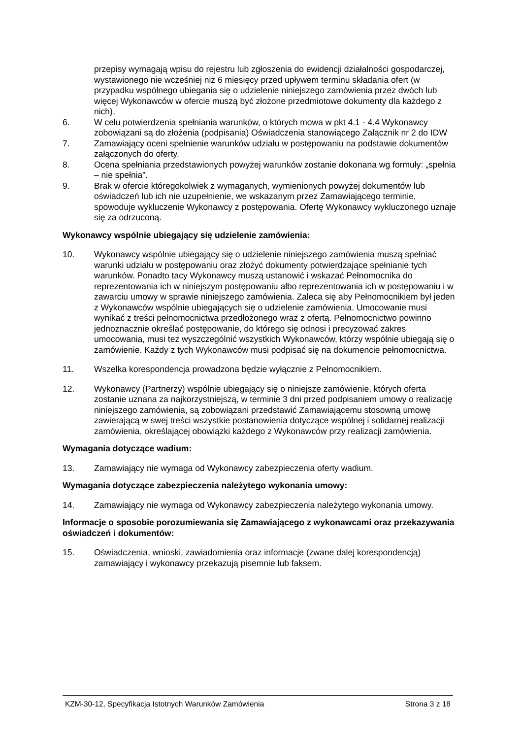przepisy wymagają wpisu do rejestru lub zgłoszenia do ewidencji działalności gospodarczej, wystawionego nie wcześniej niż 6 miesięcy przed upływem terminu składania ofert (w przypadku wspólnego ubiegania się o udzielenie niniejszego zamówienia przez dwóch lub więcej Wykonawców w ofercie muszą być złożone przedmiotowe dokumenty dla każdego z nich),
6. W celu potwierdzenia spełniania warunków, o których mowa w pkt 4.1 - 4.4 Wykonawcy zobowiązani są do złożenia (podpisania) Oświadczenia stanowiącego Załącznik nr 2 do IDW
7. Zamawiający oceni spełnienie warunków udziału w postępowaniu na podstawie dokumentów załączonych do oferty.
8. Ocena spełniania przedstawionych powyżej warunków zostanie dokonana wg formuły: „spełnia – nie spełnia”.
9. Brak w ofercie któregokolwiek z wymaganych, wymienionych powyżej dokumentów lub oświadczeń lub ich nie uzupełnienie, we wskazanym przez Zamawiającego terminie, spowoduje wykluczenie Wykonawcy z postępowania. Ofertę Wykonawcy wykluczonego uznaje się za odrzuconą.
Wykonawcy wspólnie ubiegający się udzielenie zamówienia:
10. Wykonawcy wspólnie ubiegający się o udzielenie niniejszego zamówienia muszą spełniać warunki udziału w postępowaniu oraz złożyć dokumenty potwierdzające spełnianie tych warunków. Ponadto tacy Wykonawcy muszą ustanowić i wskazać Pełnomocnika do reprezentowania ich w niniejszym postępowaniu albo reprezentowania ich w postępowaniu i w zawarciu umowy w sprawie niniejszego zamówienia. Zaleca się aby Pełnomocnikiem był jeden z Wykonawców wspólnie ubiegających się o udzielenie zamówienia. Umocowanie musi wynikać z treści pełnomocnictwa przedłożonego wraz z ofertą. Pełnomocnictwo powinno jednoznacznie określać postępowanie, do którego się odnosi i precyzować zakres umocowania, musi też wyszczególnić wszystkich Wykonawców, którzy wspólnie ubiegają się o zamówienie. Każdy z tych Wykonawców musi podpisać się na dokumencie pełnomocnictwa.
11. Wszelka korespondencja prowadzona będzie wyłącznie z Pełnomocnikiem.
12. Wykonawcy (Partnerzy) wspólnie ubiegający się o niniejsze zamówienie, których oferta zostanie uznana za najkorzystniejszą, w terminie 3 dni przed podpisaniem umowy o realizację niniejszego zamówienia, są zobowiązani przedstawić Zamawiającemu stosowną umowę zawierającą w swej treści wszystkie postanowienia dotyczące wspólnej i solidarnej realizacji zamówienia, określającej obowiązki każdego z Wykonawców przy realizacji zamówienia.
Wymagania dotyczące wadium:
13. Zamawiający nie wymaga od Wykonawcy zabezpieczenia oferty wadium.
Wymagania dotyczące zabezpieczenia należytego wykonania umowy:
14. Zamawiający nie wymaga od Wykonawcy zabezpieczenia należytego wykonania umowy.
Informacje o sposobie porozumiewania się Zamawiającego z wykonawcami oraz przekazywania oświadczeń i dokumentów:
15. Oświadczenia, wnioski, zawiadomienia oraz informacje (zwane dalej korespondencją) zamawiający i wykonawcy przekazują pisemnie lub faksem.
KZM-30-12, Specyfikacja Istotnych Warunków Zamówienia Strona 3 z 18